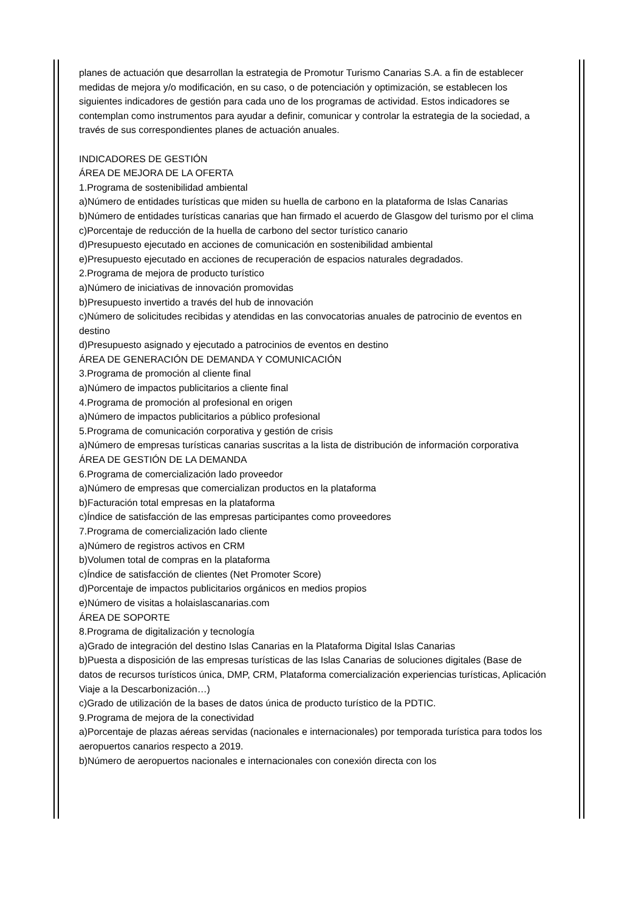planes de actuación que desarrollan la estrategia de Promotur Turismo Canarias S.A. a fin de establecer medidas de mejora y/o modificación, en su caso, o de potenciación y optimización, se establecen los siguientes indicadores de gestión para cada uno de los programas de actividad. Estos indicadores se contemplan como instrumentos para ayudar a definir, comunicar y controlar la estrategia de la sociedad, a través de sus correspondientes planes de actuación anuales.
INDICADORES DE GESTIÓN
ÁREA DE MEJORA DE LA OFERTA
1.Programa de sostenibilidad ambiental
a)Número de entidades turísticas que miden su huella de carbono en la plataforma de Islas Canarias
b)Número de entidades turísticas canarias que han firmado el acuerdo de Glasgow del turismo por el clima
c)Porcentaje de reducción de la huella de carbono del sector turístico canario
d)Presupuesto ejecutado en acciones de comunicación en sostenibilidad ambiental
e)Presupuesto ejecutado en acciones de recuperación de espacios naturales degradados.
2.Programa de mejora de producto turístico
a)Número de iniciativas de innovación promovidas
b)Presupuesto invertido a través del hub de innovación
c)Número de solicitudes recibidas y atendidas en las convocatorias anuales de patrocinio de eventos en destino
d)Presupuesto asignado y ejecutado a patrocinios de eventos en destino
ÁREA DE GENERACIÓN DE DEMANDA Y COMUNICACIÓN
3.Programa de promoción al cliente final
a)Número de impactos publicitarios a cliente final
4.Programa de promoción al profesional en origen
a)Número de impactos publicitarios a público profesional
5.Programa de comunicación corporativa y gestión de crisis
a)Número de empresas turísticas canarias suscritas a la lista de distribución de información corporativa
ÁREA DE GESTIÓN DE LA DEMANDA
6.Programa de comercialización lado proveedor
a)Número de empresas que comercializan productos en la plataforma
b)Facturación total empresas en la plataforma
c)Índice de satisfacción de las empresas participantes como proveedores
7.Programa de comercialización lado cliente
a)Número de registros activos en CRM
b)Volumen total de compras en la plataforma
c)Índice de satisfacción de clientes (Net Promoter Score)
d)Porcentaje de impactos publicitarios orgánicos en medios propios
e)Número de visitas a holaislascanarias.com
ÁREA DE SOPORTE
8.Programa de digitalización y tecnología
a)Grado de integración del destino Islas Canarias en la Plataforma Digital Islas Canarias
b)Puesta a disposición de las empresas turísticas de las Islas Canarias de soluciones digitales (Base de datos de recursos turísticos única, DMP, CRM, Plataforma comercialización experiencias turísticas, Aplicación Viaje a la Descarbonización…)
c)Grado de utilización de la bases de datos única de producto turístico de la PDTIC.
9.Programa de mejora de la conectividad
a)Porcentaje de plazas aéreas servidas (nacionales e internacionales) por temporada turística para todos los aeropuertos canarios respecto a 2019.
b)Número de aeropuertos nacionales e internacionales con conexión directa con los